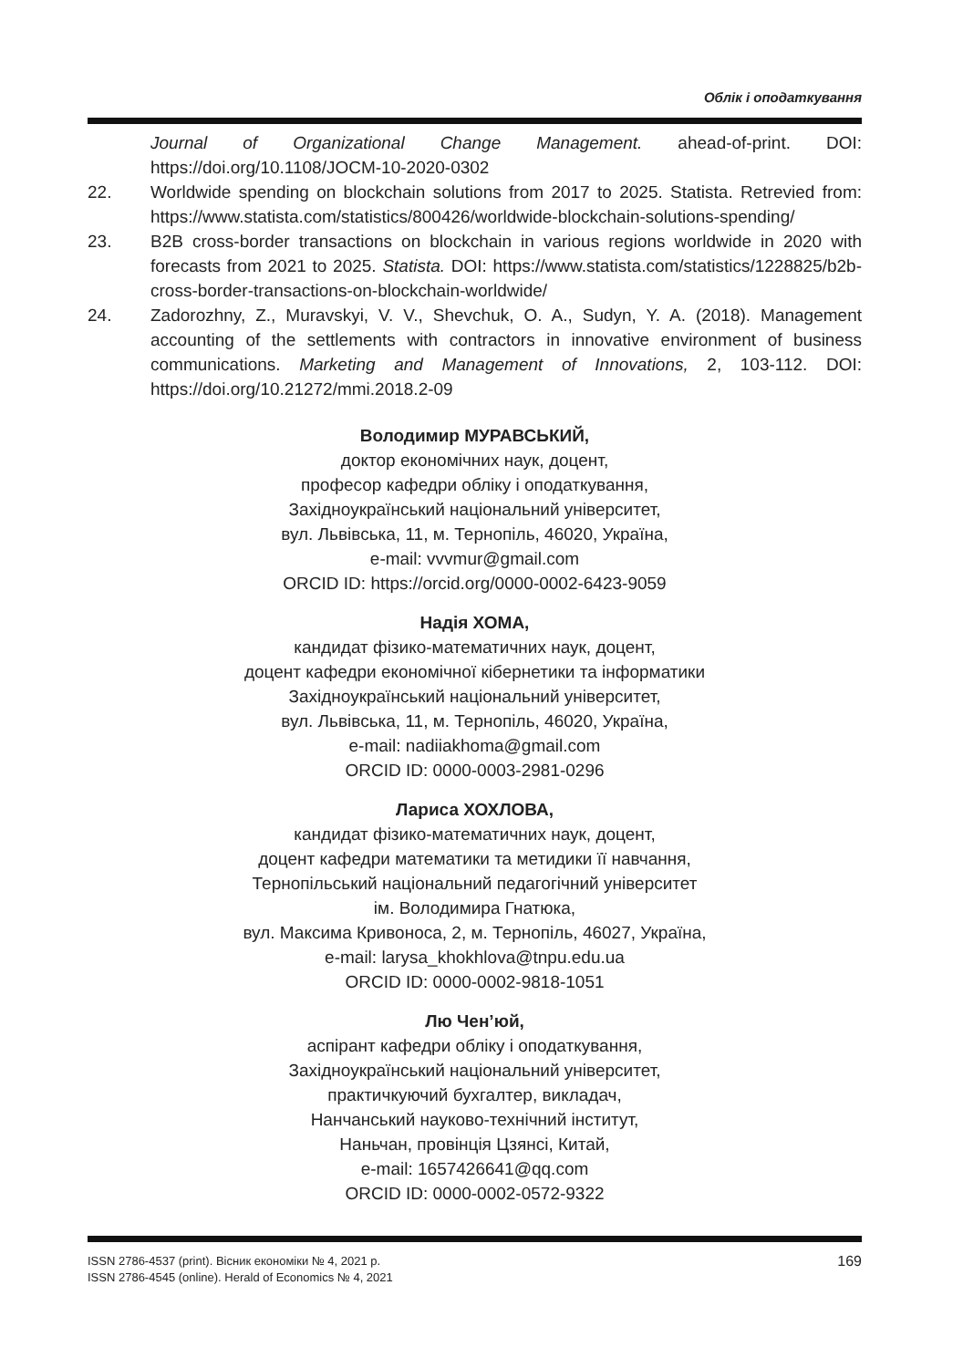Облік і оподаткування
Journal of Organizational Change Management. ahead-of-print. DOI: https://doi.org/10.1108/JOCM-10-2020-0302
22. Worldwide spending on blockchain solutions from 2017 to 2025. Statista. Retrevied from: https://www.statista.com/statistics/800426/worldwide-blockchain-solutions-spending/
23. B2B cross-border transactions on blockchain in various regions worldwide in 2020 with forecasts from 2021 to 2025. Statista. DOI: https://www.statista.com/statistics/1228825/b2b-cross-border-transactions-on-blockchain-worldwide/
24. Zadorozhny, Z., Muravskyi, V. V., Shevchuk, O. A., Sudyn, Y. A. (2018). Management accounting of the settlements with contractors in innovative environment of business communications. Marketing and Management of Innovations, 2, 103-112. DOI: https://doi.org/10.21272/mmi.2018.2-09
Володимир МУРАВСЬКИЙ,
доктор економічних наук, доцент,
професор кафедри обліку і оподаткування,
Західноукраїнський національний університет,
вул. Львівська, 11, м. Тернопіль, 46020, Україна,
e-mail: vvvmur@gmail.com
ORCID ID: https://orcid.org/0000-0002-6423-9059
Надія ХОМА,
кандидат фізико-математичних наук, доцент,
доцент кафедри економічної кібернетики та інформатики
Західноукраїнський національний університет,
вул. Львівська, 11, м. Тернопіль, 46020, Україна,
e-mail: nadiiakhoma@gmail.com
ORCID ID: 0000-0003-2981-0296
Лариса ХОХЛОВА,
кандидат фізико-математичних наук, доцент,
доцент кафедри математики та метидики її навчання,
Тернопільський національний педагогічний університет
ім. Володимира Гнатюка,
вул. Максима Кривоноса, 2, м. Тернопіль, 46027, Україна,
e-mail: larysa_khokhlova@tnpu.edu.ua
ORCID ID: 0000-0002-9818-1051
Лю Чен’юй,
аспірант кафедри обліку і оподаткування,
Західноукраїнський національний університет,
практичкуючий бухгалтер, викладач,
Нанчанський науково-технічний інститут,
Наньчан, провінція Цзянсі, Китай,
e-mail: 1657426641@qq.com
ORCID ID: 0000-0002-0572-9322
ISSN 2786-4537 (print). Вісник економіки № 4, 2021 р.
ISSN 2786-4545 (online). Herald of Economics № 4, 2021
169